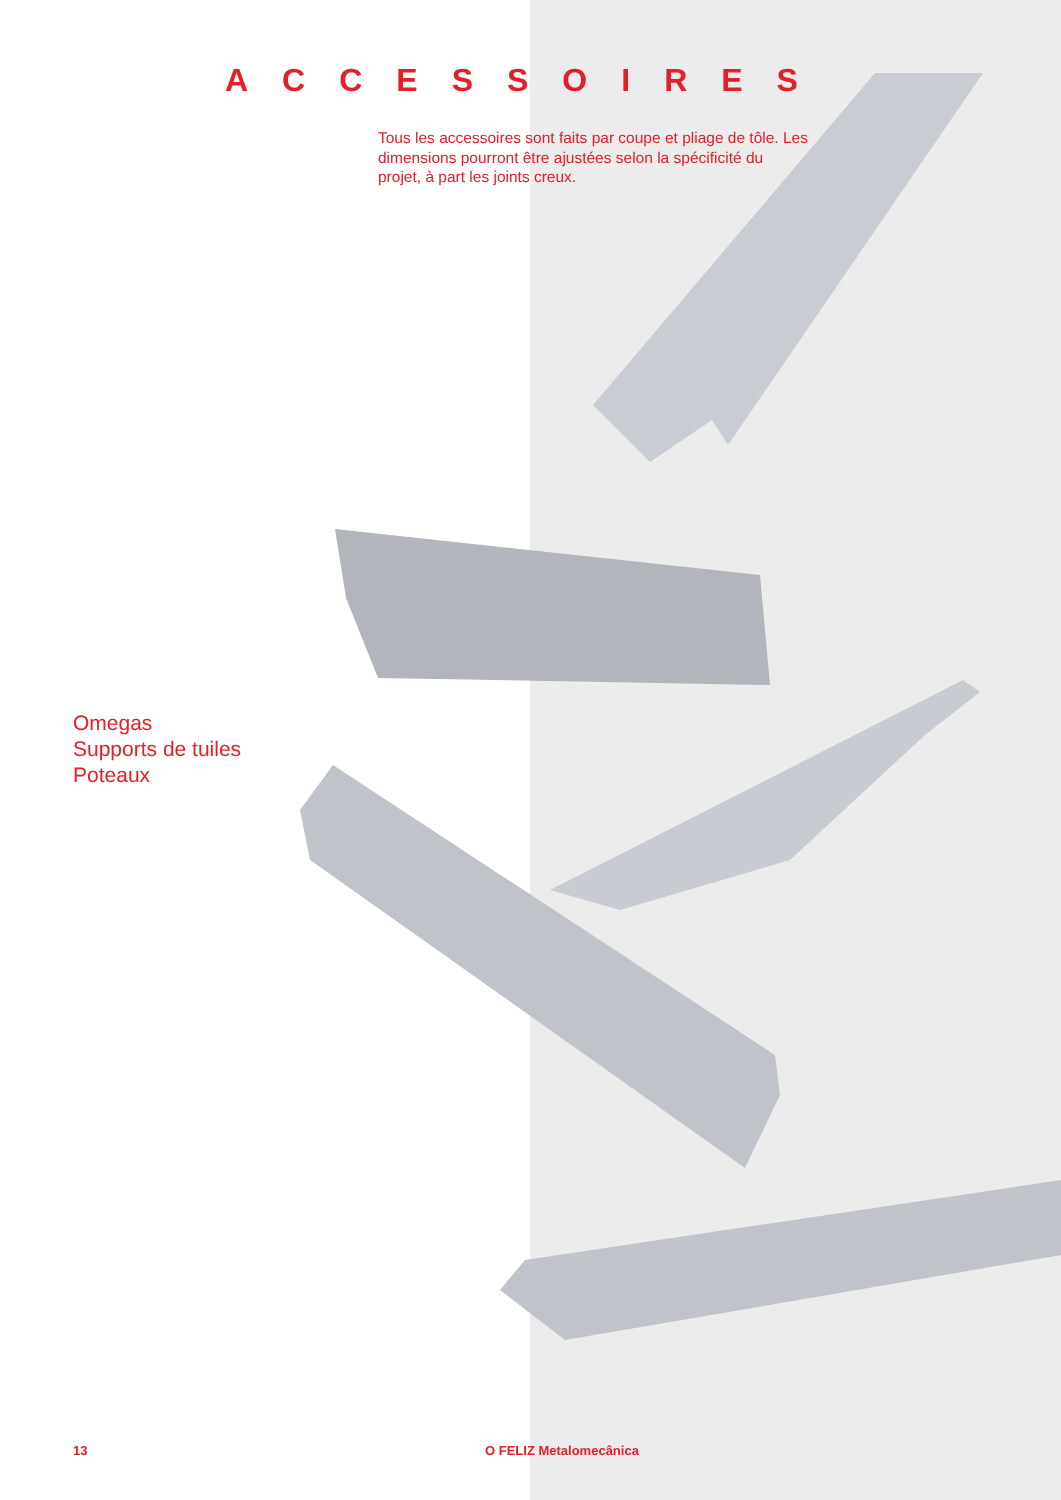ACCESSOIRES
Tous les accessoires sont faits par coupe et pliage de tôle. Les dimensions pourront être ajustées selon la spécificité du projet, à part les joints creux.
Omegas
Supports de tuiles
Poteaux
13 O FELIZ Metalomecânica